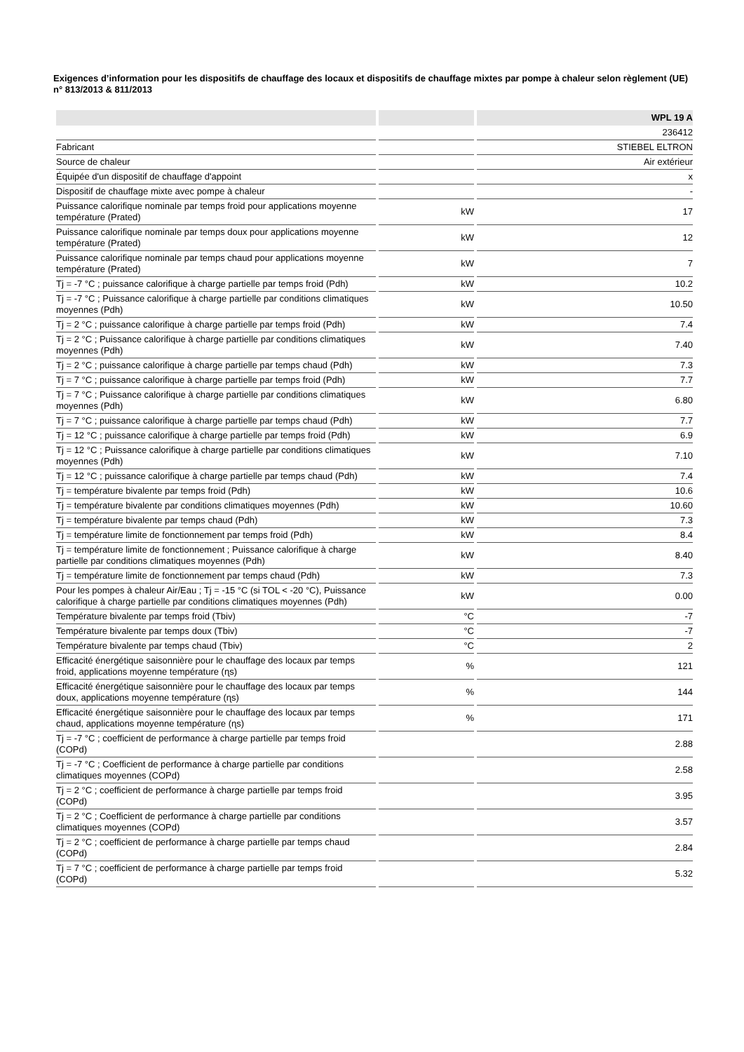Exigences d’information pour les dispositifs de chauffage des locaux et dispositifs de chauffage mixtes par pompe à chaleur selon règlement (UE) n° 813/2013 & 811/2013
| | | WPL 19 A |
| --- | --- | --- |
| | | 236412 |
| Fabricant | | STIEBEL ELTRON |
| Source de chaleur | | Air extérieur |
| Équipée d'un dispositif de chauffage d'appoint | | x |
| Dispositif de chauffage mixte avec pompe à chaleur | | - |
| Puissance calorifique nominale par temps froid pour applications moyenne température (Prated) | kW | 17 |
| Puissance calorifique nominale par temps doux pour applications moyenne température (Prated) | kW | 12 |
| Puissance calorifique nominale par temps chaud pour applications moyenne température (Prated) | kW | 7 |
| Tj = -7 °C ; puissance calorifique à charge partielle par temps froid (Pdh) | kW | 10.2 |
| Tj = -7 °C ; Puissance calorifique à charge partielle par conditions climatiques moyennes (Pdh) | kW | 10.50 |
| Tj = 2 °C ; puissance calorifique à charge partielle par temps froid (Pdh) | kW | 7.4 |
| Tj = 2 °C ; Puissance calorifique à charge partielle par conditions climatiques moyennes (Pdh) | kW | 7.40 |
| Tj = 2 °C ; puissance calorifique à charge partielle par temps chaud (Pdh) | kW | 7.3 |
| Tj = 7 °C ; puissance calorifique à charge partielle par temps froid (Pdh) | kW | 7.7 |
| Tj = 7 °C ; Puissance calorifique à charge partielle par conditions climatiques moyennes (Pdh) | kW | 6.80 |
| Tj = 7 °C ; puissance calorifique à charge partielle par temps chaud (Pdh) | kW | 7.7 |
| Tj = 12 °C ; puissance calorifique à charge partielle par temps froid (Pdh) | kW | 6.9 |
| Tj = 12 °C ; Puissance calorifique à charge partielle par conditions climatiques moyennes (Pdh) | kW | 7.10 |
| Tj = 12 °C ; puissance calorifique à charge partielle par temps chaud (Pdh) | kW | 7.4 |
| Tj = température bivalente par temps froid (Pdh) | kW | 10.6 |
| Tj = température bivalente par conditions climatiques moyennes (Pdh) | kW | 10.60 |
| Tj = température bivalente par temps chaud (Pdh) | kW | 7.3 |
| Tj = température limite de fonctionnement par temps froid (Pdh) | kW | 8.4 |
| Tj = température limite de fonctionnement ; Puissance calorifique à charge partielle par conditions climatiques moyennes (Pdh) | kW | 8.40 |
| Tj = température limite de fonctionnement par temps chaud (Pdh) | kW | 7.3 |
| Pour les pompes à chaleur Air/Eau ; Tj = -15 °C (si TOL < -20 °C), Puissance calorifique à charge partielle par conditions climatiques moyennes (Pdh) | kW | 0.00 |
| Température bivalente par temps froid (Tbiv) | °C | -7 |
| Température bivalente par temps doux (Tbiv) | °C | -7 |
| Température bivalente par temps chaud (Tbiv) | °C | 2 |
| Efficacité énergétique saisonnière pour le chauffage des locaux par temps froid, applications moyenne température (ɳs) | % | 121 |
| Efficacité énergétique saisonnière pour le chauffage des locaux par temps doux, applications moyenne température (ɳs) | % | 144 |
| Efficacité énergétique saisonnière pour le chauffage des locaux par temps chaud, applications moyenne température (ɳs) | % | 171 |
| Tj = -7 °C ; coefficient de performance à charge partielle par temps froid (COPd) | | 2.88 |
| Tj = -7 °C ; Coefficient de performance à charge partielle par conditions climatiques moyennes (COPd) | | 2.58 |
| Tj = 2 °C ; coefficient de performance à charge partielle par temps froid (COPd) | | 3.95 |
| Tj = 2 °C ; Coefficient de performance à charge partielle par conditions climatiques moyennes (COPd) | | 3.57 |
| Tj = 2 °C ; coefficient de performance à charge partielle par temps chaud (COPd) | | 2.84 |
| Tj = 7 °C ; coefficient de performance à charge partielle par temps froid (COPd) | | 5.32 |